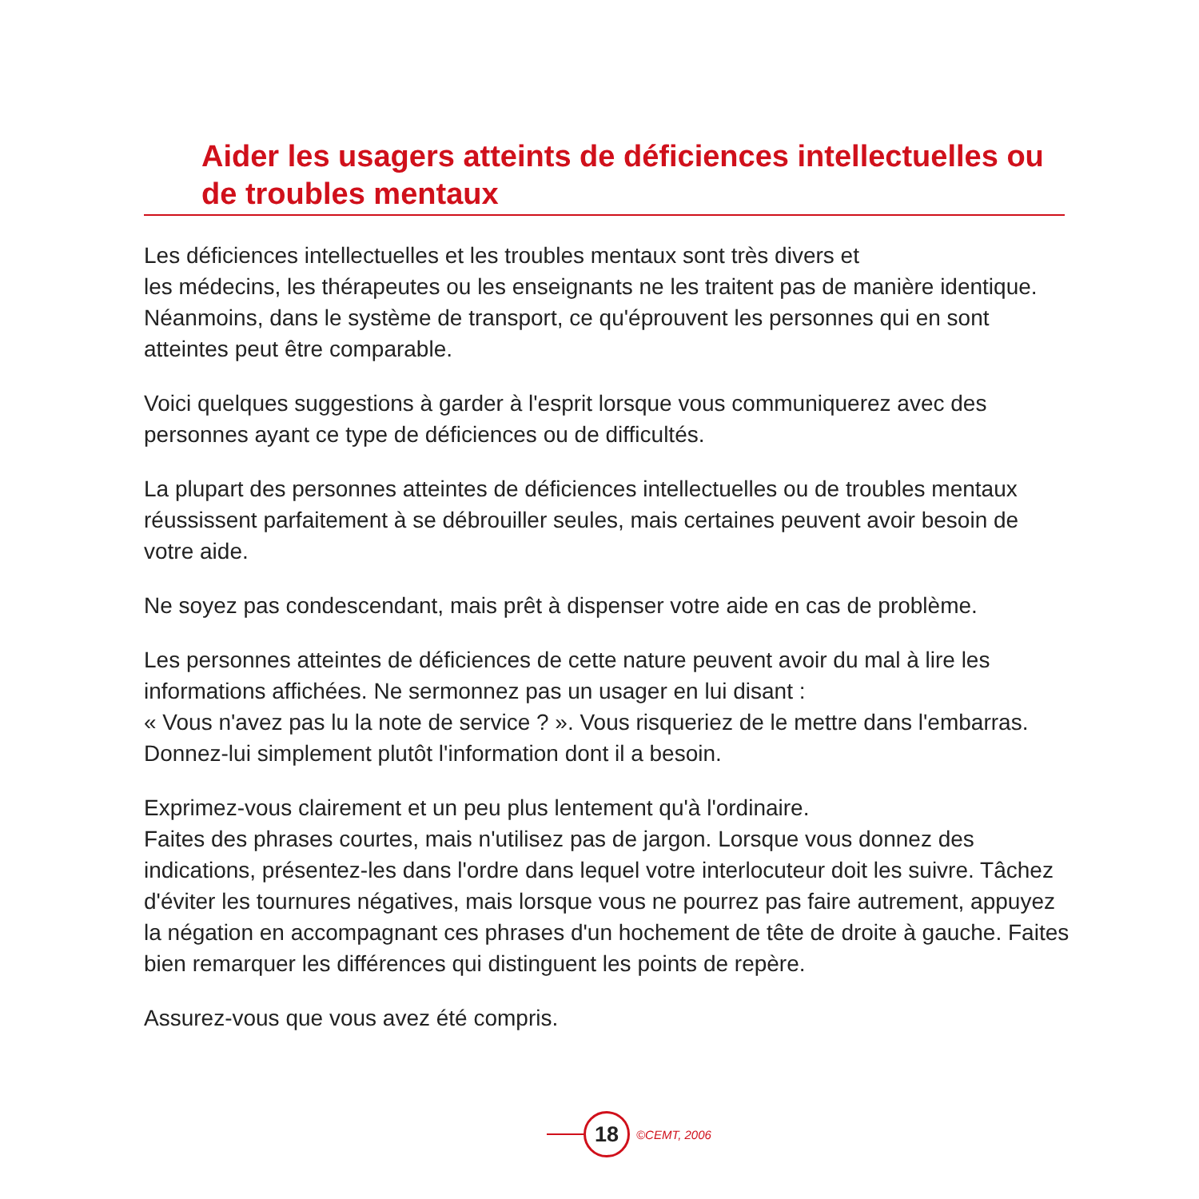Aider les usagers atteints de déficiences intellectuelles ou de troubles mentaux
Les déficiences intellectuelles et les troubles mentaux sont très divers et
les médecins, les thérapeutes ou les enseignants ne les traitent pas de manière identique. Néanmoins, dans le système de transport, ce qu'éprouvent les personnes qui en sont atteintes peut être comparable.
Voici quelques suggestions à garder à l'esprit lorsque vous communiquerez avec des personnes ayant ce type de déficiences ou de difficultés.
La plupart des personnes atteintes de déficiences intellectuelles ou de troubles mentaux réussissent parfaitement à se débrouiller seules, mais certaines peuvent avoir besoin de votre aide.
Ne soyez pas condescendant, mais prêt à dispenser votre aide en cas de problème.
Les personnes atteintes de déficiences de cette nature peuvent avoir du mal à lire les informations affichées. Ne sermonnez pas un usager en lui disant :
« Vous n'avez pas lu la note de service ? ». Vous risqueriez de le mettre dans l'embarras. Donnez-lui simplement plutôt l'information dont il a besoin.
Exprimez-vous clairement et un peu plus lentement qu'à l'ordinaire.
Faites des phrases courtes, mais n'utilisez pas de jargon. Lorsque vous donnez des indications, présentez-les dans l'ordre dans lequel votre interlocuteur doit les suivre. Tâchez d'éviter les tournures négatives, mais lorsque vous ne pourrez pas faire autrement, appuyez la négation en accompagnant ces phrases d'un hochement de tête de droite à gauche. Faites bien remarquer les différences qui distinguent les points de repère.
Assurez-vous que vous avez été compris.
18
©CEMT, 2006